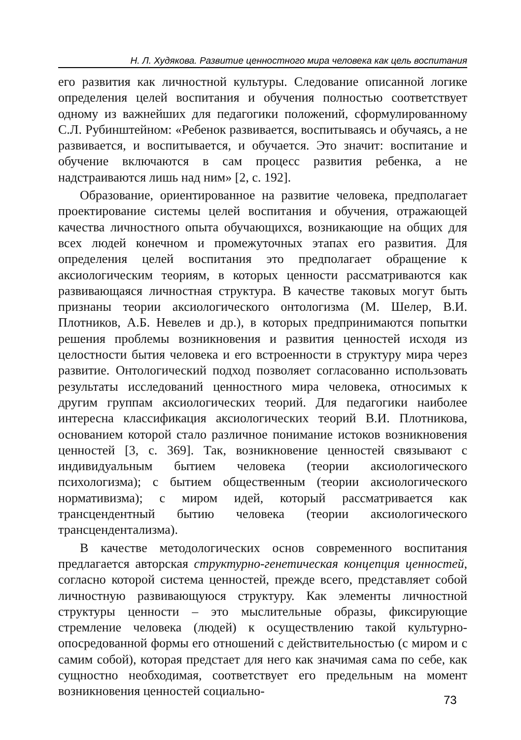Н. Л. Худякова. Развитие ценностного мира человека как цель воспитания
его развития как личностной культуры. Следование описанной логике определения целей воспитания и обучения полностью соответствует одному из важнейших для педагогики положений, сформулированному С.Л. Рубинштейном: «Ребенок развивается, воспитываясь и обучаясь, а не развивается, и воспитывается, и обучается. Это значит: воспитание и обучение включаются в сам процесс развития ребенка, а не надстраиваются лишь над ним» [2, с. 192].
Образование, ориентированное на развитие человека, предполагает проектирование системы целей воспитания и обучения, отражающей качества личностного опыта обучающихся, возникающие на общих для всех людей конечном и промежуточных этапах его развития. Для определения целей воспитания это предполагает обращение к аксиологическим теориям, в которых ценности рассматриваются как развивающаяся личностная структура. В качестве таковых могут быть признаны теории аксиологического онтологизма (М. Шелер, В.И. Плотников, А.Б. Невелев и др.), в которых предпринимаются попытки решения проблемы возникновения и развития ценностей исходя из целостности бытия человека и его встроенности в структуру мира через развитие. Онтологический подход позволяет согласованно использовать результаты исследований ценностного мира человека, относимых к другим группам аксиологических теорий. Для педагогики наиболее интересна классификация аксиологических теорий В.И. Плотникова, основанием которой стало различное понимание истоков возникновения ценностей [3, с. 369]. Так, возникновение ценностей связывают с индивидуальным бытием человека (теории аксиологического психологизма); с бытием общественным (теории аксиологического нормативизма); с миром идей, который рассматривается как трансцендентный бытию человека (теории аксиологического трансцендентализма).
В качестве методологических основ современного воспитания предлагается авторская структурно-генетическая концепция ценностей, согласно которой система ценностей, прежде всего, представляет собой личностную развивающуюся структуру. Как элементы личностной структуры ценности – это мыслительные образы, фиксирующие стремление человека (людей) к осуществлению такой культурно-опосредованной формы его отношений с действительностью (с миром и с самим собой), которая предстает для него как значимая сама по себе, как сущностно необходимая, соответствует его предельным на момент возникновения ценностей социально-
73